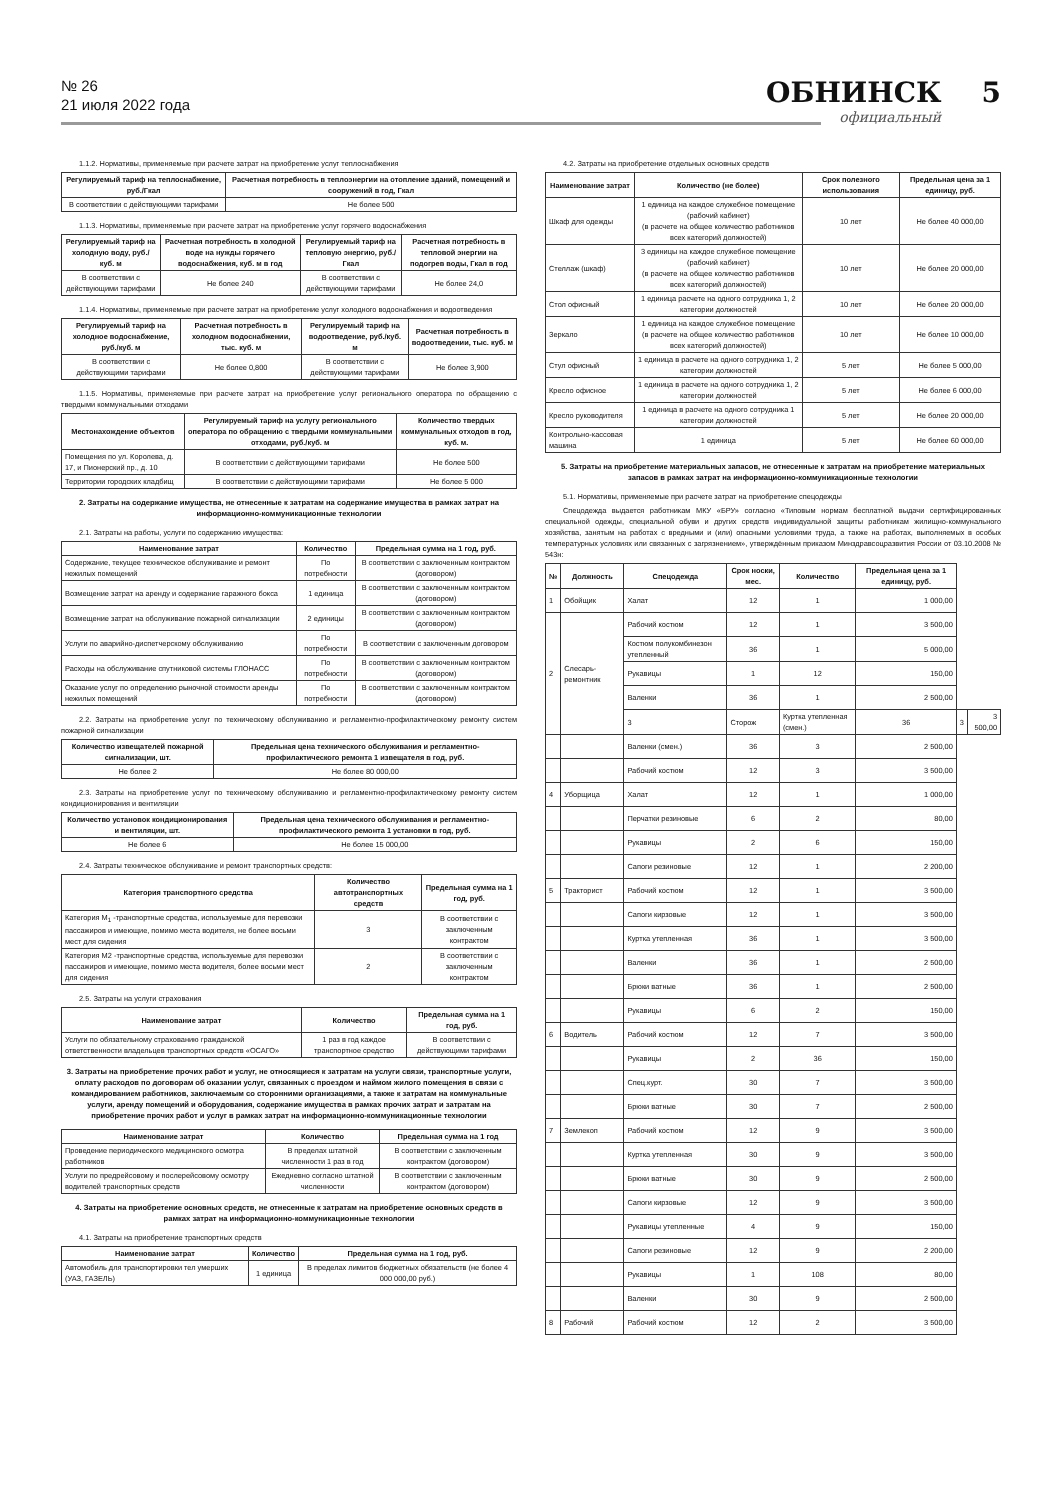№ 26
21 июля 2022 года
ОБНИНСК 5
официальный
1.1.2. Нормативы, применяемые при расчете затрат на приобретение услуг теплоснабжения
| Регулируемый тариф на теплоснабжение, руб./Гкал | Расчетная потребность в теплоэнергии на отопление зданий, помещений и сооружений в год, Гкал |
| --- | --- |
| В соответствии с действующими тарифами | Не более 500 |
1.1.3. Нормативы, применяемые при расчете затрат на приобретение услуг горячего водоснабжения
| Регулируемый тариф на холодную воду, руб./куб. м | Расчетная потребность в холодной воде на нужды горячего водоснабжения, куб. м в год | Регулируемый тариф на тепловую энергию, руб./Гкал | Расчетная потребность в тепловой энергии на подогрев воды, Гкал в год |
| --- | --- | --- | --- |
| В соответствии с действующими тарифами | Не более 240 | В соответствии с действующими тарифами | Не более 24,0 |
1.1.4. Нормативы, применяемые при расчете затрат на приобретение услуг холодного водоснабжения и водоотведения
| Регулируемый тариф на холодное водоснабжение, руб./куб. м | Расчетная потребность в холодном водоснабжении, тыс. куб. м | Регулируемый тариф на водоотведение, руб./куб. м | Расчетная потребность в водоотведении, тыс. куб. м |
| --- | --- | --- | --- |
| В соответствии с действующими тарифами | Не более 0,800 | В соответствии с действующими тарифами | Не более 3,900 |
1.1.5. Нормативы, применяемые при расчете затрат на приобретение услуг регионального оператора по обращению с твердыми коммунальными отходами
| Местонахождение объектов | Регулируемый тариф на услугу регионального оператора по обращению с твердыми коммунальными отходами, руб./куб. м | Количество твердых коммунальных отходов в год, куб. м. |
| --- | --- | --- |
| Помещения по ул. Королева, д. 17, и Пионерский пр., д. 10 | В соответствии с действующими тарифами | Не более 500 |
| Территории городских кладбищ | В соответствии с действующими тарифами | Не более 5 000 |
2. Затраты на содержание имущества, не отнесенные к затратам на содержание имущества в рамках затрат на информационно-коммуникационные технологии
2.1. Затраты на работы, услуги по содержанию имущества:
| Наименование затрат | Количество | Предельная сумма на 1 год, руб. |
| --- | --- | --- |
| Содержание, текущее техническое обслуживание и ремонт нежилых помещений | По потребности | В соответствии с заключенным контрактом (договором) |
| Возмещение затрат на аренду и содержание гаражного бокса | 1 единица | В соответствии с заключенным контрактом (договором) |
| Возмещение затрат на обслуживание пожарной сигнализации | 2 единицы | В соответствии с заключенным контрактом (договором) |
| Услуги по аварийно-диспетчерскому обслуживанию | По потребности | В соответствии с заключенным договором |
| Расходы на обслуживание спутниковой системы ГЛОНАСС | По потребности | В соответствии с заключенным контрактом (договором) |
| Оказание услуг по определению рыночной стоимости аренды нежилых помещений | По потребности | В соответствии с заключенным контрактом (договором) |
2.2. Затраты на приобретение услуг по техническому обслуживанию и регламентно-профилактическому ремонту систем пожарной сигнализации
| Количество извещателей пожарной сигнализации, шт. | Предельная цена технического обслуживания и регламентно-профилактического ремонта 1 извещателя в год, руб. |
| --- | --- |
| Не более 2 | Не более 80 000,00 |
2.3. Затраты на приобретение услуг по техническому обслуживанию и регламентно-профилактическому ремонту систем кондиционирования и вентиляции
| Количество установок кондиционирования и вентиляции, шт. | Предельная цена технического обслуживания и регламентно-профилактического ремонта 1 установки в год, руб. |
| --- | --- |
| Не более 6 | Не более 15 000,00 |
2.4. Затраты техническое обслуживание и ремонт транспортных средств:
| Категория транспортного средства | Количество автотранспортных средств | Предельная сумма на 1 год, руб. |
| --- | --- | --- |
| Категория М<sub>1</sub> -транспортные средства, используемые для перевозки пассажиров и имеющие, помимо места водителя, не более восьми мест для сидения | 3 | В соответствии с заключенным контрактом |
| Категория М2 -транспортные средства, используемые для перевозки пассажиров и имеющие, помимо места водителя, более восьми мест для сидения | 2 | В соответствии с заключенным контрактом |
2.5. Затраты на услуги страхования
| Наименование затрат | Количество | Предельная сумма на 1 год, руб. |
| --- | --- | --- |
| Услуги по обязательному страхованию гражданской ответственности владельцев транспортных средств «ОСАГО» | 1 раз в год каждое транспортное средство | В соответствии с действующими тарифами |
3. Затраты на приобретение прочих работ и услуг, не относящиеся к затратам на услуги связи, транспортные услуги, оплату расходов по договорам об оказании услуг, связанных с проездом и наймом жилого помещения в связи с командированием работников, заключаемым со сторонними организациями, а также к затратам на коммунальные услуги, аренду помещений и оборудования, содержание имущества в рамках прочих затрат и затратам на приобретение прочих работ и услуг в рамках затрат на информационно-коммуникационные технологии
| Наименование затрат | Количество | Предельная сумма на 1 год |
| --- | --- | --- |
| Проведение периодического медицинского осмотра работников | В пределах штатной численности 1 раз в год | В соответствии с заключенным контрактом (договором) |
| Услуги по предрейсовому и послерейсовому осмотру водителей транспортных средств | Ежедневно согласно штатной численности | В соответствии с заключенным контрактом (договором) |
4. Затраты на приобретение основных средств, не отнесенные к затратам на приобретение основных средств в рамках затрат на информационно-коммуникационные технологии
4.1. Затраты на приобретение транспортных средств
| Наименование затрат | Количество | Предельная сумма на 1 год, руб. |
| --- | --- | --- |
| Автомобиль для транспортировки тел умерших (УАЗ, ГАЗЕЛЬ) | 1 единица | В пределах лимитов бюджетных обязательств (не более 4 000 000,00 руб.) |
4.2. Затраты на приобретение отдельных основных средств
| Наименование затрат | Количество (не более) | Срок полезного использования | Предельная цена за 1 единицу, руб. |
| --- | --- | --- | --- |
| Шкаф для одежды | 1 единица на каждое служебное помещение (рабочий кабинет) (в расчете на общее количество работников всех категорий должностей) | 10 лет | Не более 40 000,00 |
| Стеллаж (шкаф) | 3 единицы на каждое служебное помещение (рабочий кабинет) (в расчете на общее количество работников всех категорий должностей) | 10 лет | Не более 20 000,00 |
| Стол офисный | 1 единица расчете на одного сотрудника 1, 2 категории должностей | 10 лет | Не более 20 000,00 |
| Зеркало | 1 единица на каждое служебное помещение (в расчете на общее количество работников всех категорий должностей) | 10 лет | Не более 10 000,00 |
| Стул офисный | 1 единица в расчете на одного сотрудника 1, 2 категории должностей | 5 лет | Не более 5 000,00 |
| Кресло офисное | 1 единица в расчете на одного сотрудника 1, 2 категории должностей | 5 лет | Не более 6 000,00 |
| Кресло руководителя | 1 единица в расчете на одного сотрудника 1 категории должностей | 5 лет | Не более 20 000,00 |
| Контрольно-кассовая машина | 1 единица | 5 лет | Не более 60 000,00 |
5. Затраты на приобретение материальных запасов, не отнесенные к затратам на приобретение материальных запасов в рамках затрат на информационно-коммуникационные технологии
5.1. Нормативы, применяемые при расчете затрат на приобретение спецодежды
Спецодежда выдается работникам МКУ «БРУ» согласно «Типовым нормам бесплатной выдачи сертифицированных специальной одежды, специальной обуви и других средств индивидуальной защиты работникам жилищно-коммунального хозяйства, занятым на работах с вредными и (или) опасными условиями труда, а также на работах, выполняемых в особых температурных условиях или связанных с загрязнением», утверждённым приказом Минздравсоцразвития России от 03.10.2008 № 543н:
| № | Должность | Спецодежда | Срок носки, мес. | Количество | Предельная цена за 1 единицу, руб. | | |
| --- | --- | --- | --- | --- | --- | --- | --- |
| 1 | Обойщик | Халат | 12 | 1 | 1 000,00 | | |
| 2 | Слесарь-ремонтник | Рабочий костюм | 12 | 1 | 3 500,00 | | |
| | | Костюм полукомбинезон утепленный | 36 | 1 | 5 000,00 | | |
| | | Рукавицы | 1 | 12 | 150,00 | | |
| | | Валенки | 36 | 1 | 2 500,00 | | |
| | | 3 | Сторож | Куртка утепленная (смен.) | 36 | 3 | 3 500,00 |
| | | Валенки (смен.) | 36 | 3 | 2 500,00 | | |
| | | Рабочий костюм | 12 | 3 | 3 500,00 | | |
| 4 | Уборщица | Халат | 12 | 1 | 1 000,00 | | |
| | | Перчатки резиновые | 6 | 2 | 80,00 | | |
| | | Рукавицы | 2 | 6 | 150,00 | | |
| | | Сапоги резиновые | 12 | 1 | 2 200,00 | | |
| 5 | Тракторист | Рабочий костюм | 12 | 1 | 3 500,00 | | |
| | | Сапоги кирзовые | 12 | 1 | 3 500,00 | | |
| | | Куртка утепленная | 36 | 1 | 3 500,00 | | |
| | | Валенки | 36 | 1 | 2 500,00 | | |
| | | Брюки ватные | 36 | 1 | 2 500,00 | | |
| | | Рукавицы | 6 | 2 | 150,00 | | |
| 6 | Водитель | Рабочий костюм | 12 | 7 | 3 500,00 | | |
| | | Рукавицы | 2 | 36 | 150,00 | | |
| | | Спец.курт. | 30 | 7 | 3 500,00 | | |
| | | Брюки ватные | 30 | 7 | 2 500,00 | | |
| 7 | Землекоп | Рабочий костюм | 12 | 9 | 3 500,00 | | |
| | | Куртка утепленная | 30 | 9 | 3 500,00 | | |
| | | Брюки ватные | 30 | 9 | 2 500,00 | | |
| | | Сапоги кирзовые | 12 | 9 | 3 500,00 | | |
| | | Рукавицы утепленные | 4 | 9 | 150,00 | | |
| | | Сапоги резиновые | 12 | 9 | 2 200,00 | | |
| | | Рукавицы | 1 | 108 | 80,00 | | |
| | | Валенки | 30 | 9 | 2 500,00 | | |
| 8 | Рабочий | Рабочий костюм | 12 | 2 | 3 500,00 | | |